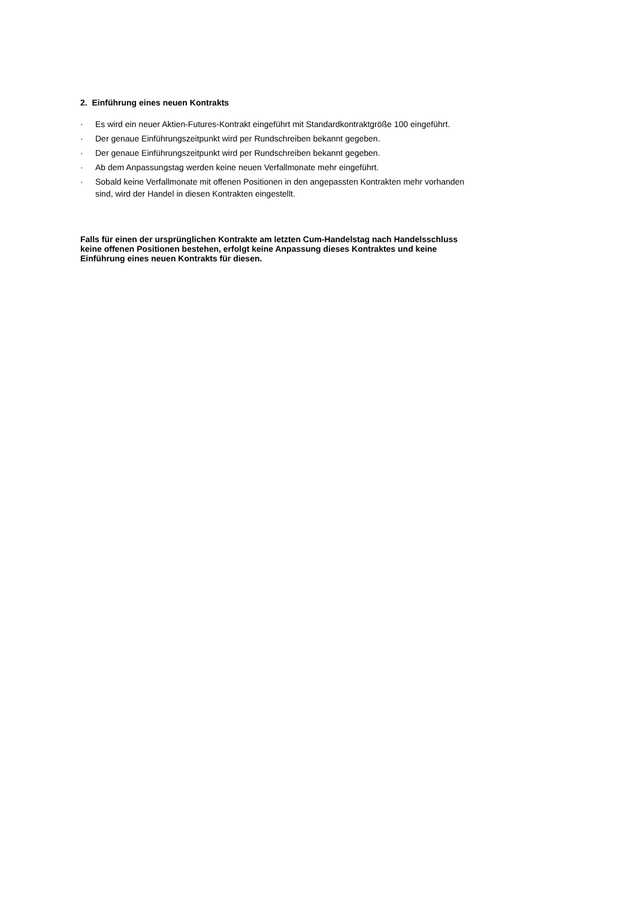2. Einführung eines neuen Kontrakts
· Es wird ein neuer Aktien-Futures-Kontrakt eingeführt mit Standardkontraktgröße 100 eingeführt.
· Der genaue Einführungszeitpunkt wird per Rundschreiben bekannt gegeben.
· Der genaue Einführungszeitpunkt wird per Rundschreiben bekannt gegeben.
· Ab dem Anpassungstag werden keine neuen Verfallmonate mehr eingeführt.
· Sobald keine Verfallmonate mit offenen Positionen in den angepassten Kontrakten mehr vorhanden sind, wird der Handel in diesen Kontrakten eingestellt.
Falls für einen der ursprünglichen Kontrakte am letzten Cum-Handelstag nach Handelsschluss keine offenen Positionen bestehen, erfolgt keine Anpassung dieses Kontraktes und keine Einführung eines neuen Kontrakts für diesen.